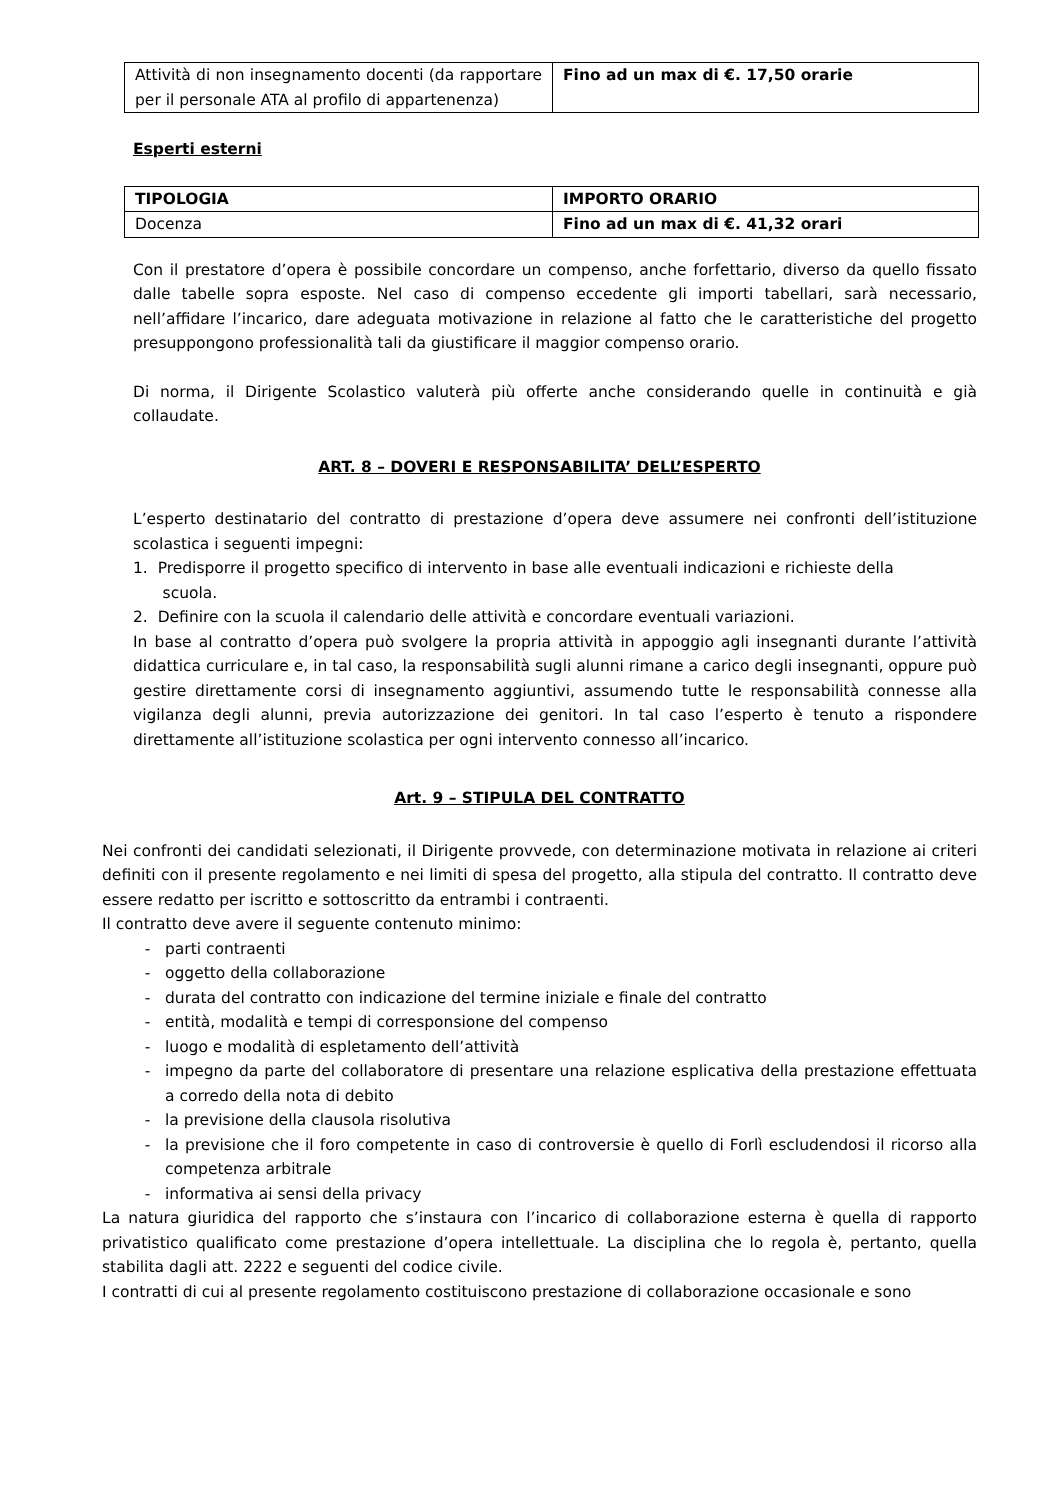| Attività di non insegnamento docenti (da rapportare per il personale ATA al profilo di appartenenza) | Fino ad un max di €. 17,50 orarie |
Esperti esterni
| TIPOLOGIA | IMPORTO ORARIO |
| --- | --- |
| Docenza | Fino ad un max di €. 41,32 orari |
Con il prestatore d’opera è possibile concordare un compenso, anche forfettario, diverso da quello fissato dalle tabelle sopra esposte. Nel caso di compenso eccedente gli importi tabellari, sarà necessario, nell’affidare l’incarico, dare adeguata motivazione in relazione al fatto che le caratteristiche del progetto presuppongono professionalità tali da giustificare il maggior compenso orario.
Di norma, il Dirigente Scolastico valuterà più offerte anche considerando quelle in continuità e già collaudate.
ART. 8 – DOVERI E RESPONSABILITA’ DELL’ESPERTO
L’esperto destinatario del contratto di prestazione d’opera deve assumere nei confronti dell’istituzione scolastica i seguenti impegni:
1. Predisporre il progetto specifico di intervento in base alle eventuali indicazioni e richieste della
scuola.
2. Definire con la scuola il calendario delle attività e concordare eventuali variazioni.
In base al contratto d’opera può svolgere la propria attività in appoggio agli insegnanti durante l’attività didattica curriculare e, in tal caso, la responsabilità sugli alunni rimane a carico degli insegnanti, oppure può gestire direttamente corsi di insegnamento aggiuntivi, assumendo tutte le responsabilità connesse alla vigilanza degli alunni, previa autorizzazione dei genitori. In tal caso l’esperto è tenuto a rispondere direttamente all’istituzione scolastica per ogni intervento connesso all’incarico.
Art. 9 – STIPULA DEL CONTRATTO
Nei confronti dei candidati selezionati, il Dirigente provvede, con determinazione motivata in relazione ai criteri definiti con il presente regolamento e nei limiti di spesa del progetto, alla stipula del contratto. Il contratto deve essere redatto per iscritto e sottoscritto da entrambi i contraenti.
Il contratto deve avere il seguente contenuto minimo:
parti contraenti
oggetto della collaborazione
durata del contratto con indicazione del termine iniziale e finale del contratto
entità, modalità e tempi di corresponsione del compenso
luogo e modalità di espletamento dell’attività
impegno da parte del collaboratore di presentare una relazione esplicativa della prestazione effettuata a corredo della nota di debito
la previsione della clausola risolutiva
la previsione che il foro competente in caso di controversie è quello di Forlì escludendosi il ricorso alla competenza arbitrale
informativa ai sensi della privacy
La natura giuridica del rapporto che s’instaura con l’incarico di collaborazione esterna è quella di rapporto privatistico qualificato come prestazione d’opera intellettuale. La disciplina che lo regola è, pertanto, quella stabilita dagli att. 2222 e seguenti del codice civile.
I contratti di cui al presente regolamento costituiscono prestazione di collaborazione occasionale e sono